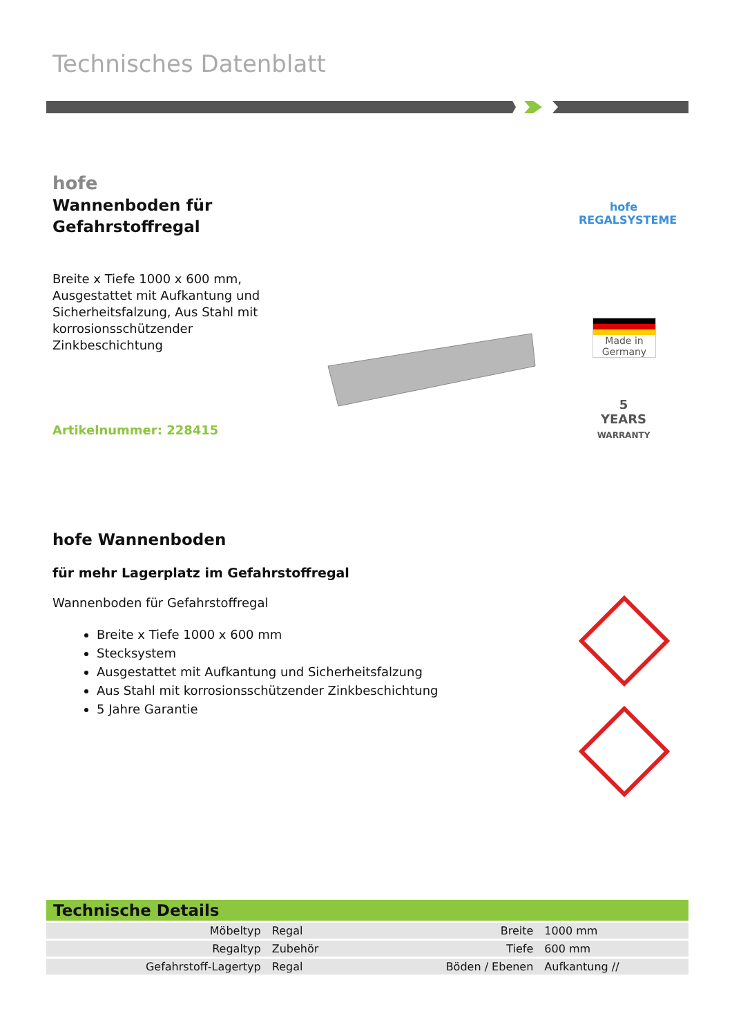Technisches Datenblatt
hofe
Wannenboden für
Gefahrstoffregal
Breite x Tiefe 1000 x 600 mm, Ausgestattet mit Aufkantung und Sicherheitsfalzung, Aus Stahl mit korrosionsschützender Zinkbeschichtung
Artikelnummer: 228415
hofe
REGALSYSTEME
Made in
Germany
5
YEARS
WARRANTY
hofe Wannenboden
für mehr Lagerplatz im Gefahrstoffregal
Wannenboden für Gefahrstoffregal
Breite x Tiefe 1000 x 600 mm
Stecksystem
Ausgestattet mit Aufkantung und Sicherheitsfalzung
Aus Stahl mit korrosionsschützender Zinkbeschichtung
5 Jahre Garantie
| Technische Details | | | |
| --- | --- | --- | --- |
| Möbeltyp | Regal | Breite | 1000 mm |
| Regaltyp | Zubehör | Tiefe | 600 mm |
| Gefahrstoff-Lagertyp | Regal | Böden / Ebenen | Aufkantung // |